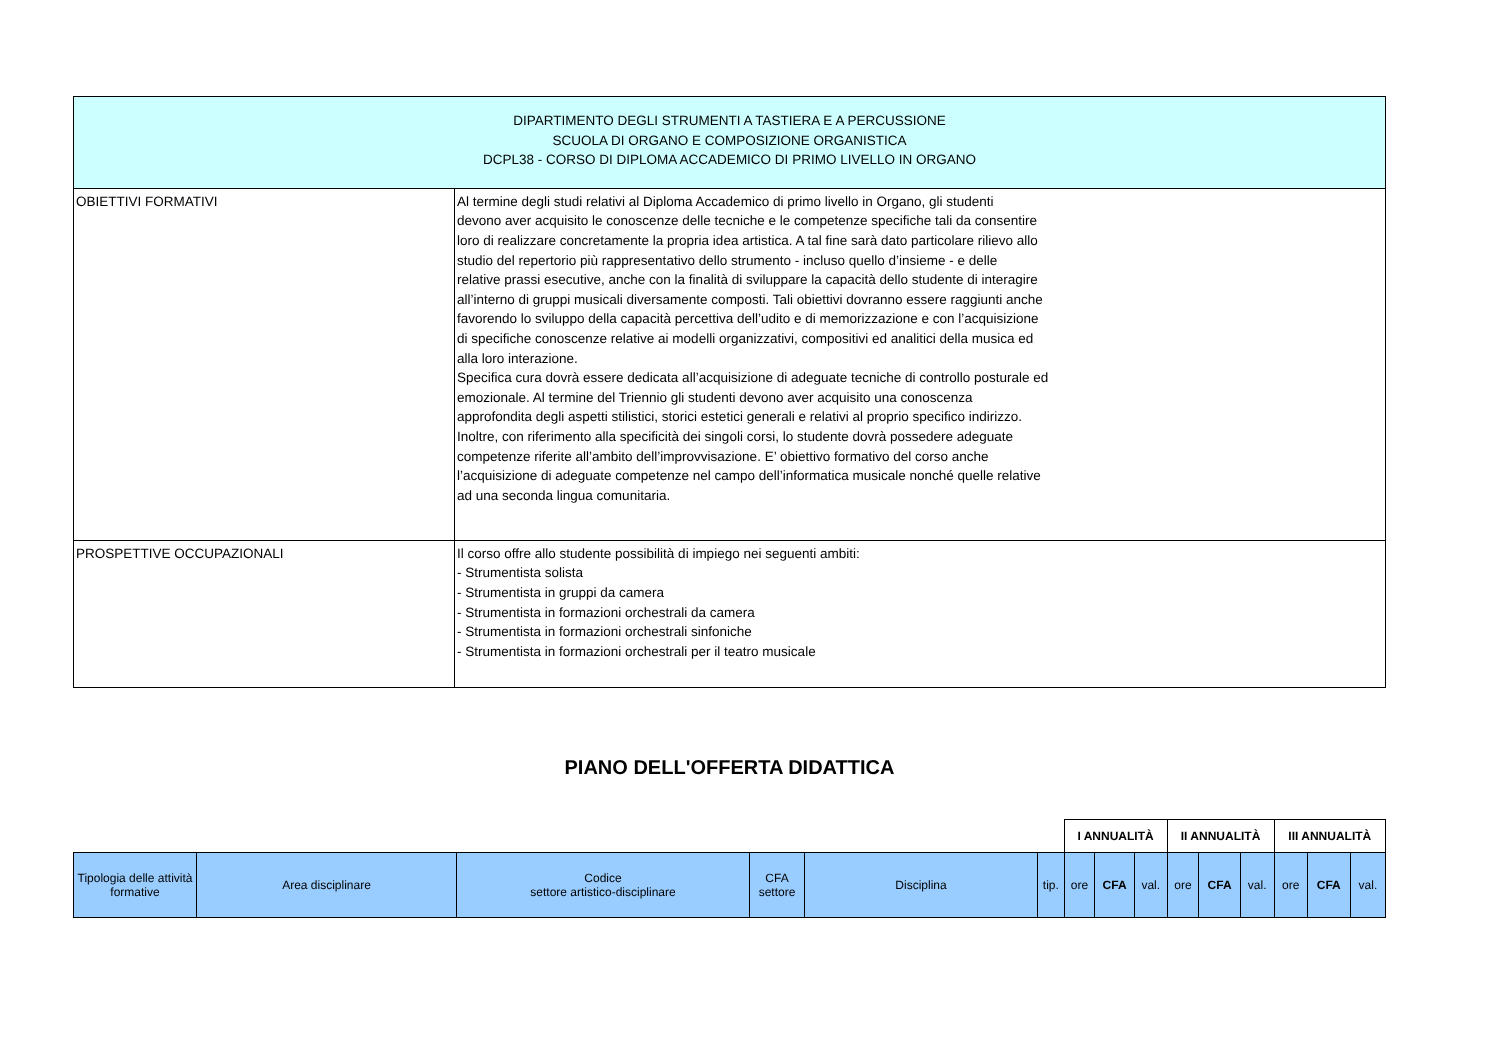| DIPARTIMENTO DEGLI STRUMENTI A TASTIERA E A PERCUSSIONE SCUOLA DI ORGANO E COMPOSIZIONE ORGANISTICA DCPL38 - CORSO DI DIPLOMA ACCADEMICO DI PRIMO LIVELLO IN ORGANO | |
| OBIETTIVI FORMATIVI | Al termine degli studi relativi al Diploma Accademico di primo livello in Organo, gli studenti devono aver acquisito le conoscenze delle tecniche e le competenze specifiche tali da consentire loro di realizzare concretamente la propria idea artistica. A tal fine sarà dato particolare rilievo allo studio del repertorio più rappresentativo dello strumento - incluso quello d’insieme - e delle relative prassi esecutive, anche con la finalità di sviluppare la capacità dello studente di interagire all’interno di gruppi musicali diversamente composti. Tali obiettivi dovranno essere raggiunti anche favorendo lo sviluppo della capacità percettiva dell’udito e di memorizzazione e con l’acquisizione di specifiche conoscenze relative ai modelli organizzativi, compositivi ed analitici della musica ed alla loro interazione. Specifica cura dovrà essere dedicata all’acquisizione di adeguate tecniche di controllo posturale ed emozionale. Al termine del Triennio gli studenti devono aver acquisito una conoscenza approfondita degli aspetti stilistici, storici estetici generali e relativi al proprio specifico indirizzo. Inoltre, con riferimento alla specificità dei singoli corsi, lo studente dovrà possedere adeguate competenze riferite all’ambito dell’improvvisazione. E’ obiettivo formativo del corso anche l’acquisizione di adeguate competenze nel campo dell’informatica musicale nonché quelle relative ad una seconda lingua comunitaria. |
| PROSPETTIVE OCCUPAZIONALI | Il corso offre allo studente possibilità di impiego nei seguenti ambiti: - Strumentista solista - Strumentista in gruppi da camera - Strumentista in formazioni orchestrali da camera - Strumentista in formazioni orchestrali sinfoniche - Strumentista in formazioni orchestrali per il teatro musicale |
PIANO DELL'OFFERTA DIDATTICA
| | | | | | | I ANNUALITÀ | | | II ANNUALITÀ | | | III ANNUALITÀ | | |
| Tipologia delle attività formative | Area disciplinare | Codice settore artistico-disciplinare | CFA settore | Disciplina | tip. | ore | CFA | val. | ore | CFA | val. | ore | CFA | val. |